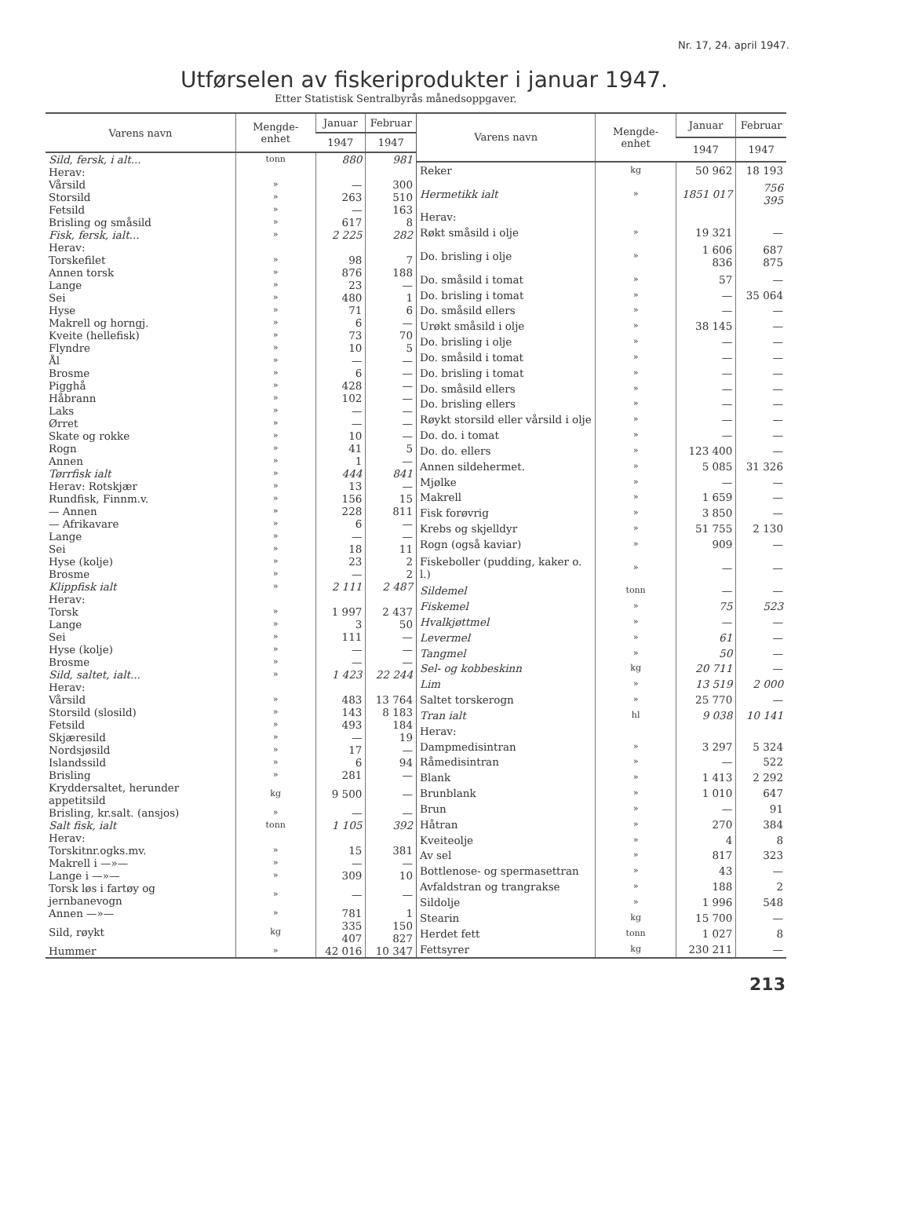Nr. 17, 24. april 1947.
Utførselen av fiskeriprodukter i januar 1947.
Etter Statistisk Sentralbyrås månedsoppgaver.
| Varens navn | Mengde-enhet | Januar | Februar |
| --- | --- | --- | --- |
| | | 1947 | 1947 |
| Sild, fersk, i alt... | tonn | 880 | 981 |
| Herav: | | | |
| Vårsild | » | — | 300 |
| Storsild | » | 263 | 510 |
| Fetsild | » | — | 163 |
| Brisling og småsild | » | 617 | 8 |
| Fisk, fersk, ialt... | » | 2 225 | 282 |
| Herav: | | | |
| Torskefilet | » | 98 | 7 |
| Annen torsk | » | 876 | 188 |
| Lange | » | 23 | — |
| Sei | » | 480 | 1 |
| Hyse | » | 71 | 6 |
| Makrell og horngj. | » | 6 | — |
| Kveite (hellefisk) | » | 73 | 70 |
| Flyndre | » | 10 | 5 |
| Ål | » | — | — |
| Brosme | » | 6 | — |
| Pigghå | » | 428 | — |
| Håbrann | » | 102 | — |
| Laks | » | — | — |
| Ørret | » | — | — |
| Skate og rokke | » | 10 | — |
| Rogn | » | 41 | 5 |
| Annen | » | 1 | — |
| Tørrfisk ialt | » | 444 | 841 |
| Herav: Rotskjær | » | 13 | — |
| Rundfisk, Finnm.v. | » | 156 | 15 |
| — Annen | » | 228 | 811 |
| — Afrikavare | » | 6 | — |
| Lange | » | — | — |
| Sei | » | 18 | 11 |
| Hyse (kolje) | » | 23 | 2 |
| Brosme | » | — | 2 |
| Klippfisk ialt | » | 2 111 | 2 487 |
| Herav: | | | |
| Torsk | » | 1 997 | 2 437 |
| Lange | » | 3 | 50 |
| Sei | » | 111 | — |
| Hyse (kolje) | » | — | — |
| Brosme | » | — | — |
| Sild, saltet, ialt... | » | 1 423 | 22 244 |
| Herav: | | | |
| Vårsild | » | 483 | 13 764 |
| Storsild (slosild) | » | 143 | 8 183 |
| Fetsild | » | 493 | 184 |
| Skjæresild | » | — | 19 |
| Nordsjøsild | » | 17 | — |
| Islandssild | » | 6 | 94 |
| Brisling | » | 281 | — |
| Kryddersaltet, herunder appetitsild | kg | 9 500 | — |
| Brisling, kr.salt. (ansjos) | » | — | — |
| Salt fisk, ialt | tonn | 1 105 | 392 |
| Herav: | | | |
| Torskitnr.ogks.mv. | » | 15 | 381 |
| Makrell i —»— | » | — | — |
| Lange i —»— | » | 309 | 10 |
| Torsk løs i fartøy og jernbanevogn | » | — | — |
| Annen —»— | » | 781 | 1 |
| Sild, røykt | kg | 335 407 | 150 827 |
| Hummer | » | 42 016 | 10 347 |
| Varens navn | Mengde-enhet | Januar | Februar |
| --- | --- | --- | --- |
| | | 1947 | 1947 |
| Reker | kg | 50 962 | 18 193 |
| Hermetikk ialt | » | 1851 017 | 756 395 |
| Herav: | | | |
| Røkt småsild i olje | » | 19 321 | — |
| Do. brisling i olje | » | 1 606 836 | 687 875 |
| Do. småsild i tomat | » | 57 | — |
| Do. brisling i tomat | » | — | 35 064 |
| Do. småsild ellers | » | — | — |
| Urøkt småsild i olje | » | 38 145 | — |
| Do. brisling i olje | » | — | — |
| Do. småsild i tomat | » | — | — |
| Do. brisling i tomat | » | — | — |
| Do. småsild ellers | » | — | — |
| Do. brisling ellers | » | — | — |
| Røykt storsild eller vårsild i olje | » | — | — |
| Do. do. i tomat | » | — | — |
| Do. do. ellers | » | 123 400 | — |
| Annen sildehermet. | » | 5 085 | 31 326 |
| Mjølke | » | — | — |
| Makrell | » | 1 659 | — |
| Fisk forøvrig | » | 3 850 | — |
| Krebs og skjelldyr | » | 51 755 | 2 130 |
| Rogn (også kaviar) | » | 909 | — |
| Fiskeboller (pudding, kaker o. l.) | » | — | — |
| Sildemel | tonn | — | — |
| Fiskemel | » | 75 | 523 |
| Hvalkjøttmel | » | — | — |
| Levermel | » | 61 | — |
| Tangmel | » | 50 | — |
| Sel- og kobbeskinn | kg | 20 711 | — |
| Lim | » | 13 519 | 2 000 |
| Saltet torskerogn | » | 25 770 | — |
| Tran ialt | hl | 9 038 | 10 141 |
| Herav: | | | |
| Dampmedisintran | » | 3 297 | 5 324 |
| Råmedisintran | » | — | 522 |
| Blank | » | 1 413 | 2 292 |
| Brunblank | » | 1 010 | 647 |
| Brun | » | — | 91 |
| Håtran | » | 270 | 384 |
| Kveiteolje | » | 4 | 8 |
| Av sel | » | 817 | 323 |
| Bottlenose- og spermasettran | » | 43 | — |
| Avfaldstran og trangrakse | » | 188 | 2 |
| Sildolje | » | 1 996 | 548 |
| Stearin | kg | 15 700 | — |
| Herdet fett | tonn | 1 027 | 8 |
| Fettsyrer | kg | 230 211 | — |
213